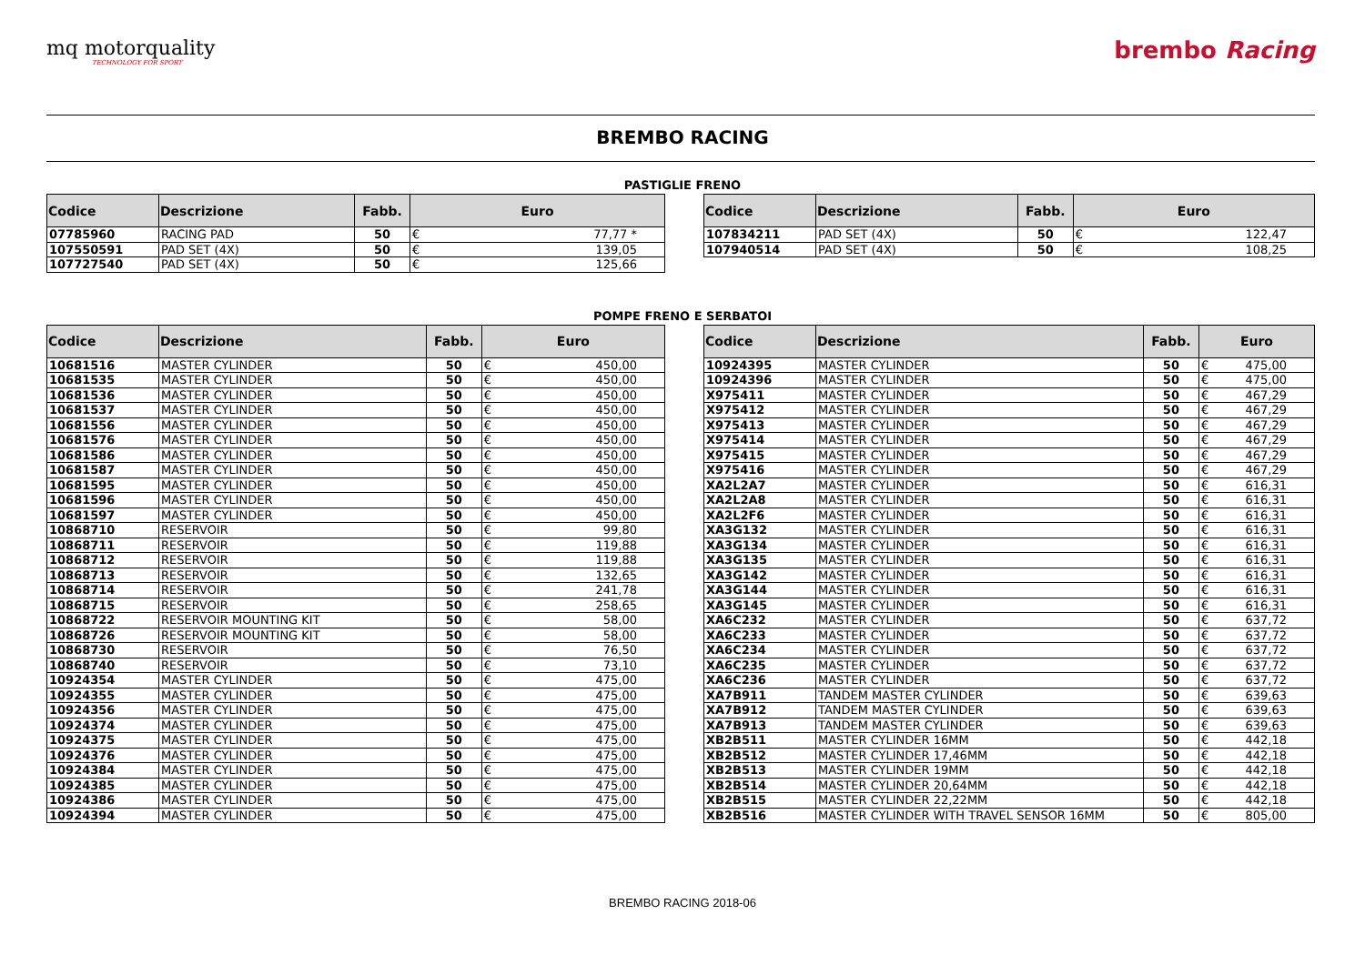mq motorquality
TECHNOLOGY FOR SPORT
brembo Racing
BREMBO RACING
PASTIGLIE FRENO
| Codice | Descrizione | Fabb. | Euro | |
| --- | --- | --- | --- | --- |
| 07785960 | RACING PAD | 50 | € | 77,77 * |
| 107550591 | PAD SET (4X) | 50 | € | 139,05 |
| 107727540 | PAD SET (4X) | 50 | € | 125,66 |
| Codice | Descrizione | Fabb. | Euro | |
| --- | --- | --- | --- | --- |
| 107834211 | PAD SET (4X) | 50 | € | 122,47 |
| 107940514 | PAD SET (4X) | 50 | € | 108,25 |
POMPE FRENO E SERBATOI
| Codice | Descrizione | Fabb. | Euro | |
| --- | --- | --- | --- | --- |
| 10681516 | MASTER CYLINDER | 50 | € | 450,00 |
| 10681535 | MASTER CYLINDER | 50 | € | 450,00 |
| 10681536 | MASTER CYLINDER | 50 | € | 450,00 |
| 10681537 | MASTER CYLINDER | 50 | € | 450,00 |
| 10681556 | MASTER CYLINDER | 50 | € | 450,00 |
| 10681576 | MASTER CYLINDER | 50 | € | 450,00 |
| 10681586 | MASTER CYLINDER | 50 | € | 450,00 |
| 10681587 | MASTER CYLINDER | 50 | € | 450,00 |
| 10681595 | MASTER CYLINDER | 50 | € | 450,00 |
| 10681596 | MASTER CYLINDER | 50 | € | 450,00 |
| 10681597 | MASTER CYLINDER | 50 | € | 450,00 |
| 10868710 | RESERVOIR | 50 | € | 99,80 |
| 10868711 | RESERVOIR | 50 | € | 119,88 |
| 10868712 | RESERVOIR | 50 | € | 119,88 |
| 10868713 | RESERVOIR | 50 | € | 132,65 |
| 10868714 | RESERVOIR | 50 | € | 241,78 |
| 10868715 | RESERVOIR | 50 | € | 258,65 |
| 10868722 | RESERVOIR MOUNTING KIT | 50 | € | 58,00 |
| 10868726 | RESERVOIR MOUNTING KIT | 50 | € | 58,00 |
| 10868730 | RESERVOIR | 50 | € | 76,50 |
| 10868740 | RESERVOIR | 50 | € | 73,10 |
| 10924354 | MASTER CYLINDER | 50 | € | 475,00 |
| 10924355 | MASTER CYLINDER | 50 | € | 475,00 |
| 10924356 | MASTER CYLINDER | 50 | € | 475,00 |
| 10924374 | MASTER CYLINDER | 50 | € | 475,00 |
| 10924375 | MASTER CYLINDER | 50 | € | 475,00 |
| 10924376 | MASTER CYLINDER | 50 | € | 475,00 |
| 10924384 | MASTER CYLINDER | 50 | € | 475,00 |
| 10924385 | MASTER CYLINDER | 50 | € | 475,00 |
| 10924386 | MASTER CYLINDER | 50 | € | 475,00 |
| 10924394 | MASTER CYLINDER | 50 | € | 475,00 |
| Codice | Descrizione | Fabb. | Euro | |
| --- | --- | --- | --- | --- |
| 10924395 | MASTER CYLINDER | 50 | € | 475,00 |
| 10924396 | MASTER CYLINDER | 50 | € | 475,00 |
| X975411 | MASTER CYLINDER | 50 | € | 467,29 |
| X975412 | MASTER CYLINDER | 50 | € | 467,29 |
| X975413 | MASTER CYLINDER | 50 | € | 467,29 |
| X975414 | MASTER CYLINDER | 50 | € | 467,29 |
| X975415 | MASTER CYLINDER | 50 | € | 467,29 |
| X975416 | MASTER CYLINDER | 50 | € | 467,29 |
| XA2L2A7 | MASTER CYLINDER | 50 | € | 616,31 |
| XA2L2A8 | MASTER CYLINDER | 50 | € | 616,31 |
| XA2L2F6 | MASTER CYLINDER | 50 | € | 616,31 |
| XA3G132 | MASTER CYLINDER | 50 | € | 616,31 |
| XA3G134 | MASTER CYLINDER | 50 | € | 616,31 |
| XA3G135 | MASTER CYLINDER | 50 | € | 616,31 |
| XA3G142 | MASTER CYLINDER | 50 | € | 616,31 |
| XA3G144 | MASTER CYLINDER | 50 | € | 616,31 |
| XA3G145 | MASTER CYLINDER | 50 | € | 616,31 |
| XA6C232 | MASTER CYLINDER | 50 | € | 637,72 |
| XA6C233 | MASTER CYLINDER | 50 | € | 637,72 |
| XA6C234 | MASTER CYLINDER | 50 | € | 637,72 |
| XA6C235 | MASTER CYLINDER | 50 | € | 637,72 |
| XA6C236 | MASTER CYLINDER | 50 | € | 637,72 |
| XA7B911 | TANDEM MASTER CYLINDER | 50 | € | 639,63 |
| XA7B912 | TANDEM MASTER CYLINDER | 50 | € | 639,63 |
| XA7B913 | TANDEM MASTER CYLINDER | 50 | € | 639,63 |
| XB2B511 | MASTER CYLINDER 16MM | 50 | € | 442,18 |
| XB2B512 | MASTER CYLINDER 17,46MM | 50 | € | 442,18 |
| XB2B513 | MASTER CYLINDER 19MM | 50 | € | 442,18 |
| XB2B514 | MASTER CYLINDER 20,64MM | 50 | € | 442,18 |
| XB2B515 | MASTER CYLINDER 22,22MM | 50 | € | 442,18 |
| XB2B516 | MASTER CYLINDER WITH TRAVEL SENSOR 16MM | 50 | € | 805,00 |
BREMBO RACING 2018-06